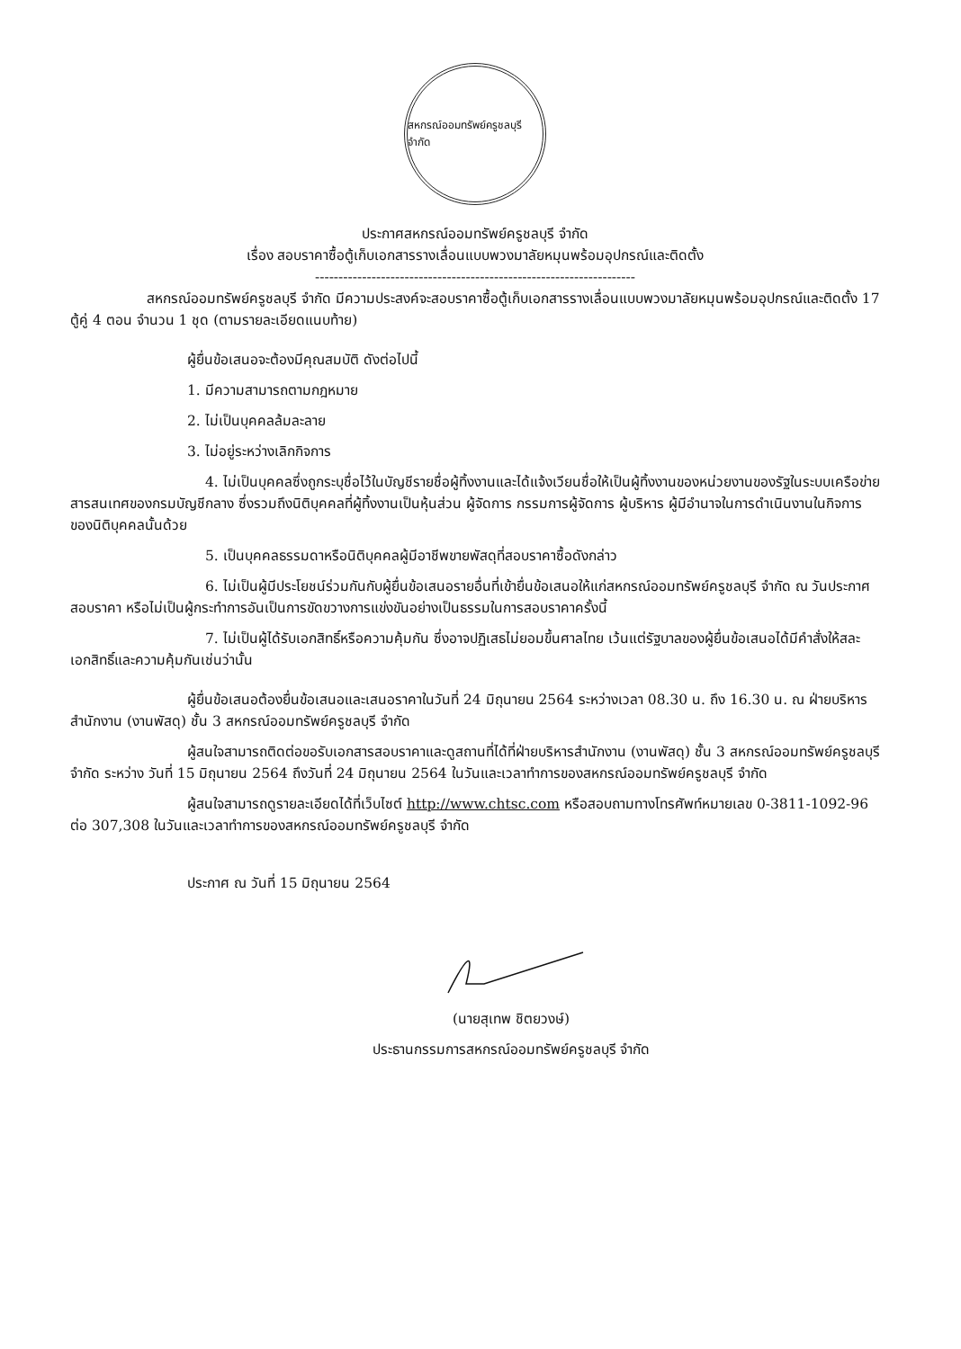สหกรณ์ออมทรัพย์ครูชลบุรี จำกัด
ประกาศสหกรณ์ออมทรัพย์ครูชลบุรี จำกัด
เรื่อง สอบราคาซื้อตู้เก็บเอกสารรางเลื่อนแบบพวงมาลัยหมุนพร้อมอุปกรณ์และติดตั้ง
--------------------------------------------------------------------
สหกรณ์ออมทรัพย์ครูชลบุรี จำกัด มีความประสงค์จะสอบราคาซื้อตู้เก็บเอกสารรางเลื่อนแบบพวงมาลัยหมุนพร้อมอุปกรณ์และติดตั้ง 17 ตู้คู่ 4 ตอน จำนวน 1 ชุด (ตามรายละเอียดแนบท้าย)
ผู้ยื่นข้อเสนอจะต้องมีคุณสมบัติ ดังต่อไปนี้
1. มีความสามารถตามกฎหมาย
2. ไม่เป็นบุคคลล้มละลาย
3. ไม่อยู่ระหว่างเลิกกิจการ
4. ไม่เป็นบุคคลซึ่งถูกระบุชื่อไว้ในบัญชีรายชื่อผู้ทิ้งงานและได้แจ้งเวียนชื่อให้เป็นผู้ทิ้งงานของหน่วยงานของรัฐในระบบเครือข่ายสารสนเทศของกรมบัญชีกลาง ซึ่งรวมถึงนิติบุคคลที่ผู้ทิ้งงานเป็นหุ้นส่วน ผู้จัดการ กรรมการผู้จัดการ ผู้บริหาร ผู้มีอำนาจในการดำเนินงานในกิจการของนิติบุคคลนั้นด้วย
5. เป็นบุคคลธรรมดาหรือนิติบุคคลผู้มีอาชีพขายพัสดุที่สอบราคาซื้อดังกล่าว
6. ไม่เป็นผู้มีประโยชน์ร่วมกันกับผู้ยื่นข้อเสนอรายอื่นที่เข้ายื่นข้อเสนอให้แก่สหกรณ์ออมทรัพย์ครูชลบุรี จำกัด ณ วันประกาศสอบราคา หรือไม่เป็นผู้กระทำการอันเป็นการขัดขวางการแข่งขันอย่างเป็นธรรมในการสอบราคาครั้งนี้
7. ไม่เป็นผู้ได้รับเอกสิทธิ์หรือความคุ้มกัน ซึ่งอาจปฏิเสธไม่ยอมขึ้นศาลไทย เว้นแต่รัฐบาลของผู้ยื่นข้อเสนอได้มีคำสั่งให้สละเอกสิทธิ์และความคุ้มกันเช่นว่านั้น
ผู้ยื่นข้อเสนอต้องยื่นข้อเสนอและเสนอราคาในวันที่ 24 มิถุนายน 2564 ระหว่างเวลา 08.30 น. ถึง 16.30 น. ณ ฝ่ายบริหารสำนักงาน (งานพัสดุ) ชั้น 3 สหกรณ์ออมทรัพย์ครูชลบุรี จำกัด
ผู้สนใจสามารถติดต่อขอรับเอกสารสอบราคาและดูสถานที่ได้ที่ฝ่ายบริหารสำนักงาน (งานพัสดุ) ชั้น 3 สหกรณ์ออมทรัพย์ครูชลบุรี จำกัด ระหว่าง วันที่ 15 มิถุนายน 2564 ถึงวันที่ 24 มิถุนายน 2564 ในวันและเวลาทำการของสหกรณ์ออมทรัพย์ครูชลบุรี จำกัด
ผู้สนใจสามารถดูรายละเอียดได้ที่เว็บไซต์ http://www.chtsc.com หรือสอบถามทางโทรศัพท์หมายเลข 0-3811-1092-96 ต่อ 307,308 ในวันและเวลาทำการของสหกรณ์ออมทรัพย์ครูชลบุรี จำกัด
ประกาศ ณ วันที่ 15 มิถุนายน 2564
(นายสุเทพ ชิตยวงษ์)
ประธานกรรมการสหกรณ์ออมทรัพย์ครูชลบุรี จำกัด